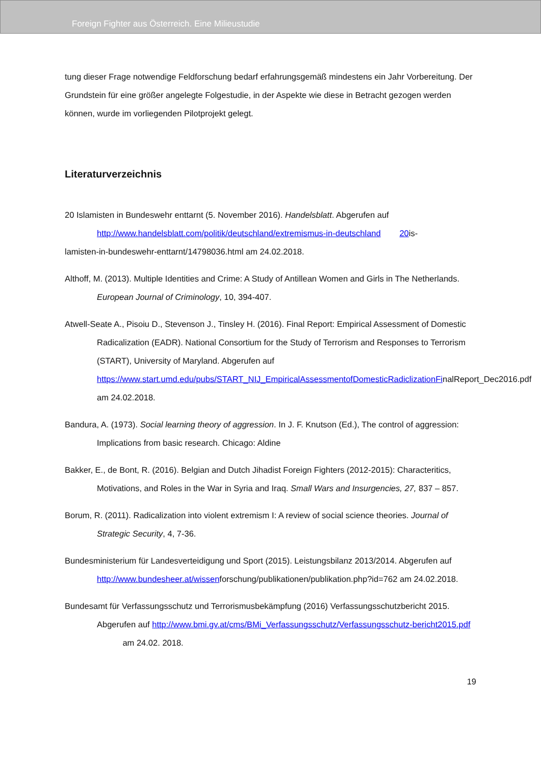Foreign Fighter aus Österreich. Eine Milieustudie
tung dieser Frage notwendige Feldforschung bedarf erfahrungsgemäß mindestens ein Jahr Vorbereitung. Der Grundstein für eine größer angelegte Folgestudie, in der Aspekte wie diese in Betracht gezogen werden können, wurde im vorliegenden Pilotprojekt gelegt.
Literaturverzeichnis
20 Islamisten in Bundeswehr enttarnt (5. November 2016). Handelsblatt. Abgerufen auf
http://www.handelsblatt.com/politik/deutschland/extremismus-in-deutschland 20is-
lamisten-in-bundeswehr-enttarnt/14798036.html am 24.02.2018.
Althoff, M. (2013). Multiple Identities and Crime: A Study of Antillean Women and Girls in The Netherlands. European Journal of Criminology, 10, 394-407.
Atwell-Seate A., Pisoiu D., Stevenson J., Tinsley H. (2016). Final Report: Empirical Assessment of Domestic Radicalization (EADR). National Consortium for the Study of Terrorism and Responses to Terrorism (START), University of Maryland. Abgerufen auf https://www.start.umd.edu/pubs/START_NIJ_EmpiricalAssessmentofDomesticRadiclizationFinalReport_Dec2016.pdf am 24.02.2018.
Bandura, A. (1973). Social learning theory of aggression. In J. F. Knutson (Ed.), The control of aggression: Implications from basic research. Chicago: Aldine
Bakker, E., de Bont, R. (2016). Belgian and Dutch Jihadist Foreign Fighters (2012-2015): Characteritics, Motivations, and Roles in the War in Syria and Iraq. Small Wars and Insurgencies, 27, 837 – 857.
Borum, R. (2011). Radicalization into violent extremism I: A review of social science theories. Journal of Strategic Security, 4, 7-36.
Bundesministerium für Landesverteidigung und Sport (2015). Leistungsbilanz 2013/2014. Abgerufen auf http://www.bundesheer.at/wissenforschung/publikationen/publikation.php?id=762 am 24.02.2018.
Bundesamt für Verfassungsschutz und Terrorismusbekämpfung (2016) Verfassungsschutzbericht 2015. Abgerufen auf http://www.bmi.gv.at/cms/BMi_Verfassungsschutz/Verfassungsschutz-bericht2015.pdf am 24.02. 2018.
19